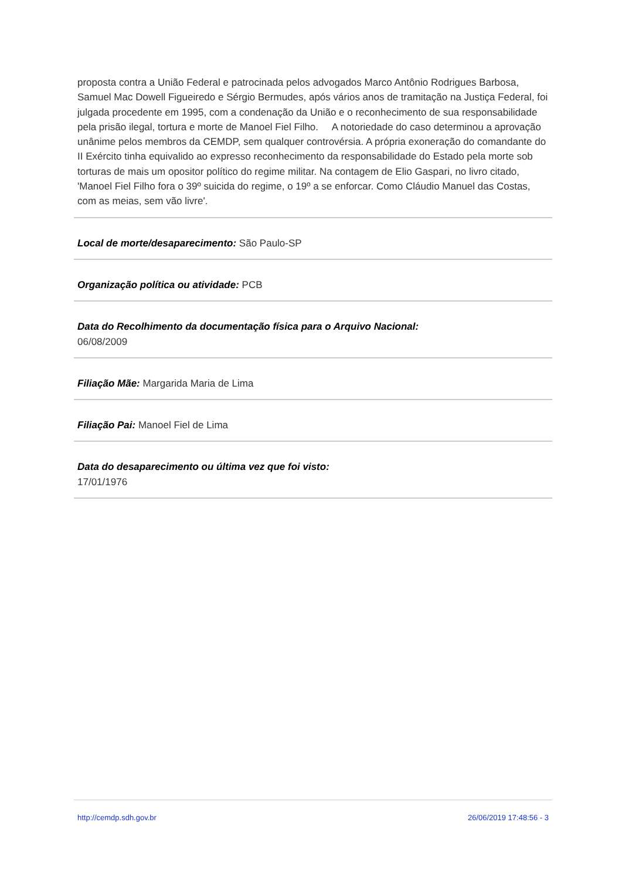proposta contra a União Federal e patrocinada pelos advogados Marco Antônio Rodrigues Barbosa, Samuel Mac Dowell Figueiredo e Sérgio Bermudes, após vários anos de tramitação na Justiça Federal, foi julgada procedente em 1995, com a condenação da União e o reconhecimento de sua responsabilidade pela prisão ilegal, tortura e morte de Manoel Fiel Filho. A notoriedade do caso determinou a aprovação unânime pelos membros da CEMDP, sem qualquer controvérsia. A própria exoneração do comandante do II Exército tinha equivalido ao expresso reconhecimento da responsabilidade do Estado pela morte sob torturas de mais um opositor político do regime militar. Na contagem de Elio Gaspari, no livro citado, 'Manoel Fiel Filho fora o 39º suicida do regime, o 19º a se enforcar. Como Cláudio Manuel das Costas, com as meias, sem vão livre'.
Local de morte/desaparecimento: São Paulo-SP
Organização política ou atividade: PCB
Data do Recolhimento da documentação física para o Arquivo Nacional:
06/08/2009
Filiação Mãe: Margarida Maria de Lima
Filiação Pai: Manoel Fiel de Lima
Data do desaparecimento ou última vez que foi visto:
17/01/1976
http://cemdp.sdh.gov.br 26/06/2019 17:48:56 - 3